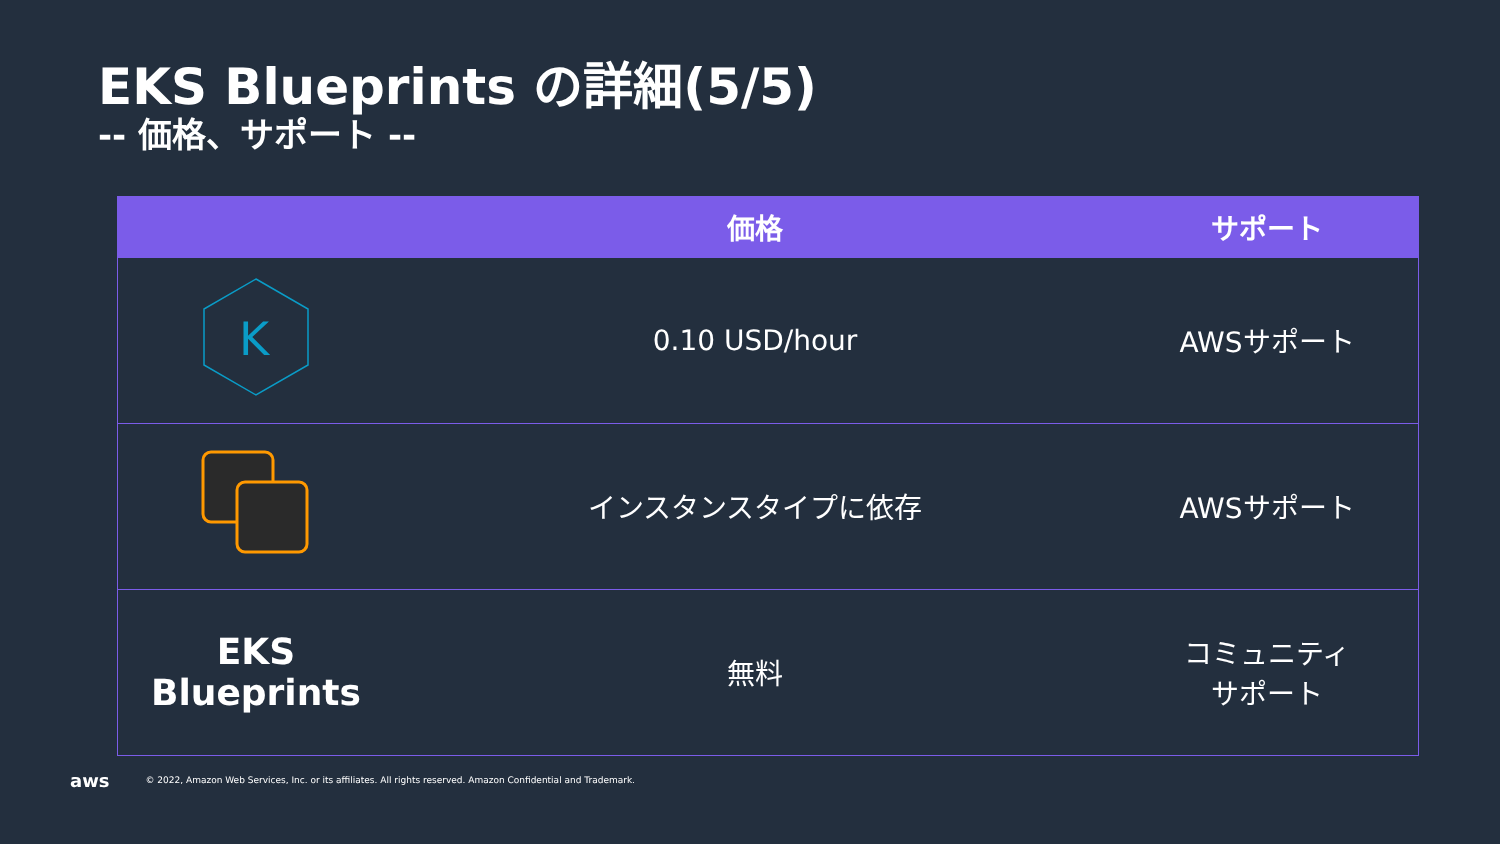EKS Blueprints の詳細(5/5)
-- 価格、サポート --
| | 価格 | サポート |
| --- | --- | --- |
| K | 0.10 USD/hour | AWSサポート |
| | インスタンスタイプに依存 | AWSサポート |
| EKS Blueprints | 無料 | コミュニティ サポート |
aws © 2022, Amazon Web Services, Inc. or its affiliates. All rights reserved. Amazon Confidential and Trademark.